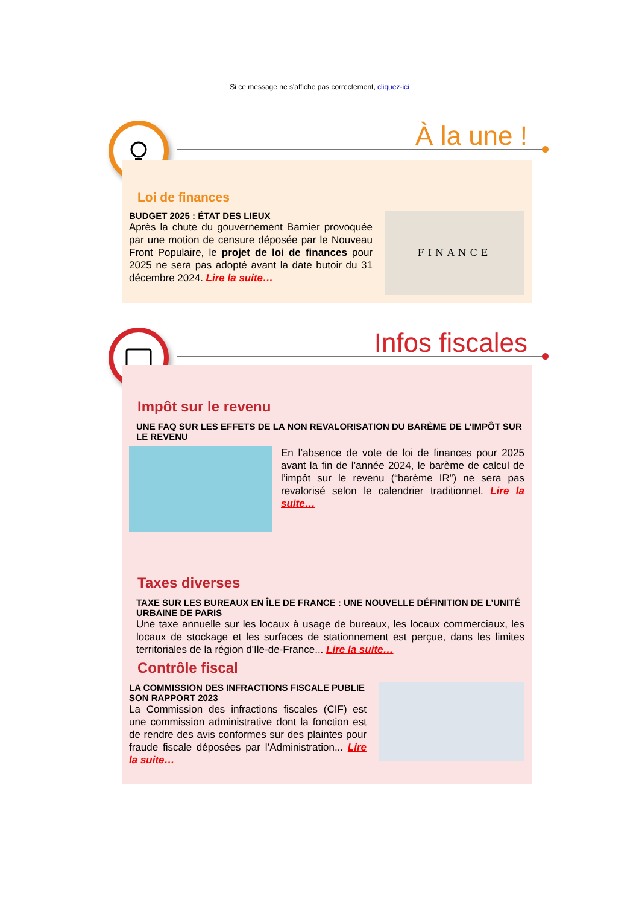Si ce message ne s'affiche pas correctement, cliquez-ici
À la une !
Loi de finances
FINANCE
BUDGET 2025 : ÉTAT DES LIEUX
Après la chute du gouvernement Barnier provoquée par une motion de censure déposée par le Nouveau Front Populaire, le projet de loi de finances pour 2025 ne sera pas adopté avant la date butoir du 31 décembre 2024. Lire la suite…
Infos fiscales
Impôt sur le revenu
UNE FAQ SUR LES EFFETS DE LA NON REVALORISATION DU BARÈME DE L’IMPÔT SUR LE REVENU
En l’absence de vote de loi de finances pour 2025 avant la fin de l’année 2024, le barème de calcul de l’impôt sur le revenu (“barème IR”) ne sera pas revalorisé selon le calendrier traditionnel. Lire la suite…
Taxes diverses
TAXE SUR LES BUREAUX EN ÎLE DE FRANCE : UNE NOUVELLE DÉFINITION DE L’UNITÉ URBAINE DE PARIS
Une taxe annuelle sur les locaux à usage de bureaux, les locaux commerciaux, les locaux de stockage et les surfaces de stationnement est perçue, dans les limites territoriales de la région d'Ile-de-France... Lire la suite…
Contrôle fiscal
LA COMMISSION DES INFRACTIONS FISCALE PUBLIE SON RAPPORT 2023
La Commission des infractions fiscales (CIF) est une commission administrative dont la fonction est de rendre des avis conformes sur des plaintes pour fraude fiscale déposées par l’Administration... Lire la suite…